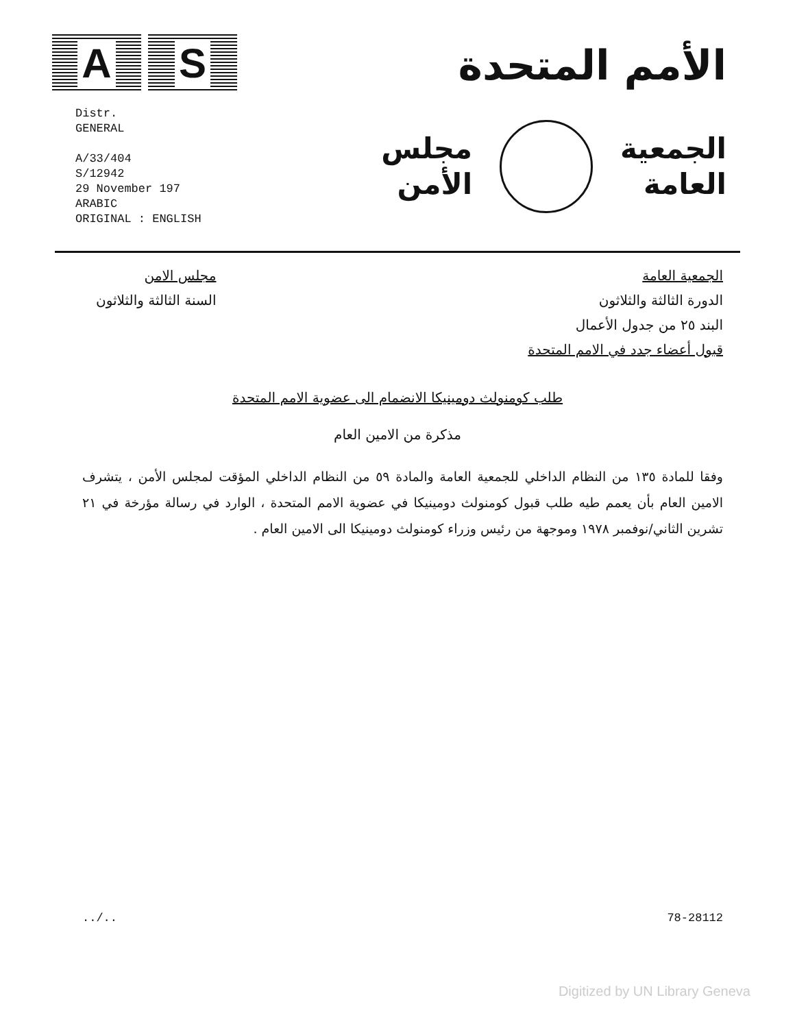A S
الأمم المتحدة
Distr.
GENERAL
A/33/404
S/12942
29 November 197
ARABIC
ORIGINAL : ENGLISH
الجمعية
العامة
مجلس
الأمن
الجمعية العامة
الدورة الثالثة والثلاثون
البند ٢٥ من جدول الأعمال
قبول أعضاء جدد في الامم المتحدة
مجلس الامن
السنة الثالثة والثلاثون
طلب كومنولث دومينيكا الانضمام الى عضوية الامم المتحدة
مذكرة من الامين العام
وفقا للمادة ١٣٥ من النظام الداخلي للجمعية العامة والمادة ٥٩ من النظام الداخلي المؤقت لمجلس الأمن ، يتشرف الامين العام بأن يعمم طيه طلب قبول كومنولث دومينيكا في عضوية الامم المتحدة ، الوارد في رسالة مؤرخة في ٢١ تشرين الثاني/نوفمبر ١٩٧٨ وموجهة من رئيس وزراء كومنولث دومينيكا الى الامين العام .
../.. 78-28112
Digitized by UN Library Geneva